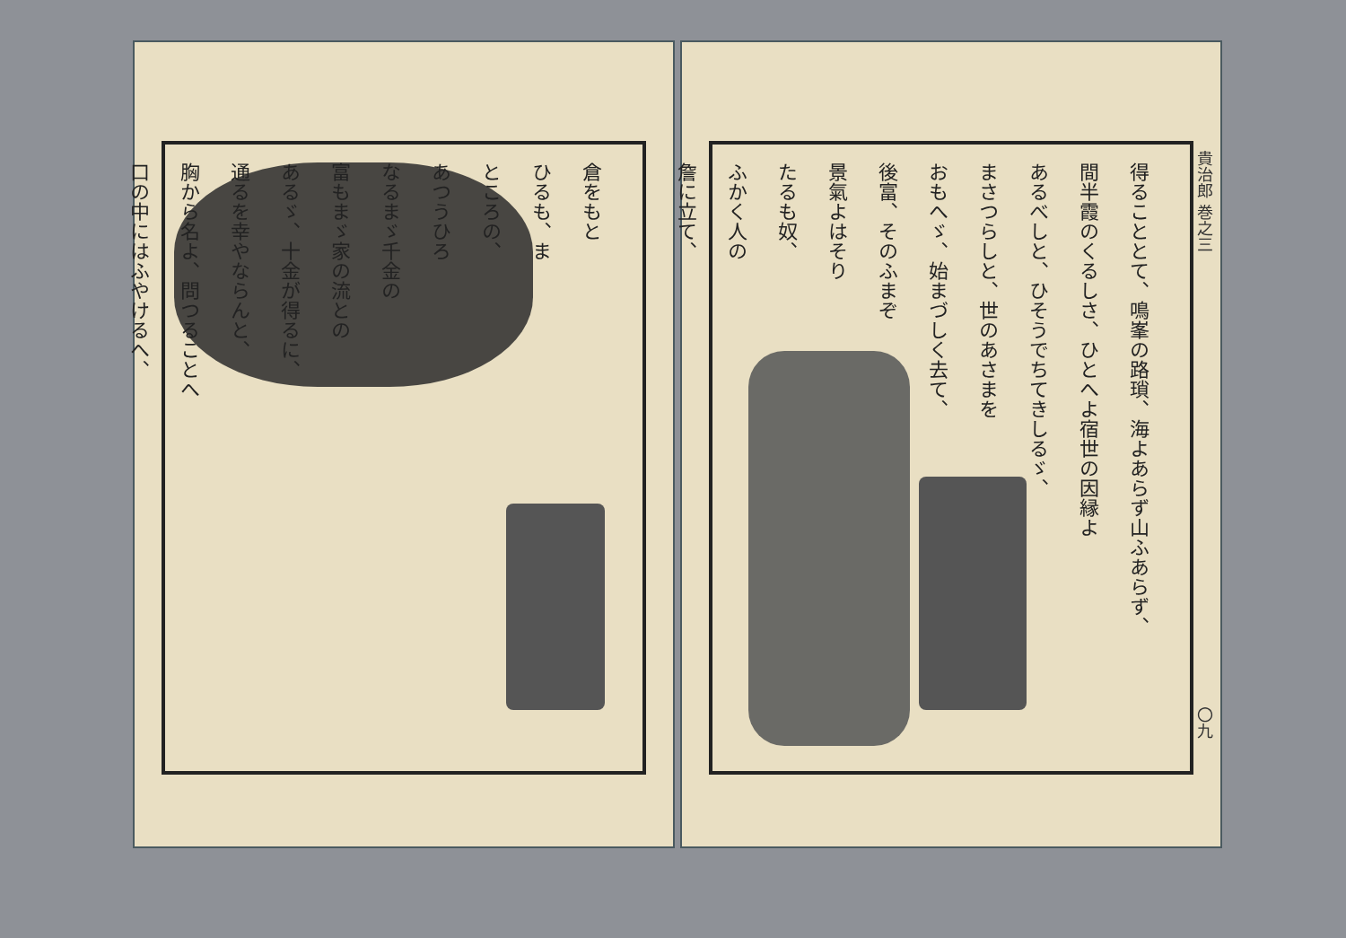倉をもと
ひるも、ま
ところの、
あつうひろ
なるまゞ千金の
富もまゞ家の流との
あるゞ、十金が得るに、
通るを幸やならんと、
胸から名よ、問つることへ
口の中にはふやけるへ、
貴治郎 巻之三
〇九
得ることとて、鳴峯の路瑣、海よあらず山ふあらず、
間半霞のくるしさ、ひとへよ宿世の因縁よ
あるべしと、ひそうでちてきしるゞ、
まさつらしと、世のあさまを
おもへゞ、始まづしく去て、
後富、そのふまぞ
景氣よはそり
たるも奴、
ふかく人の
詹に立て、